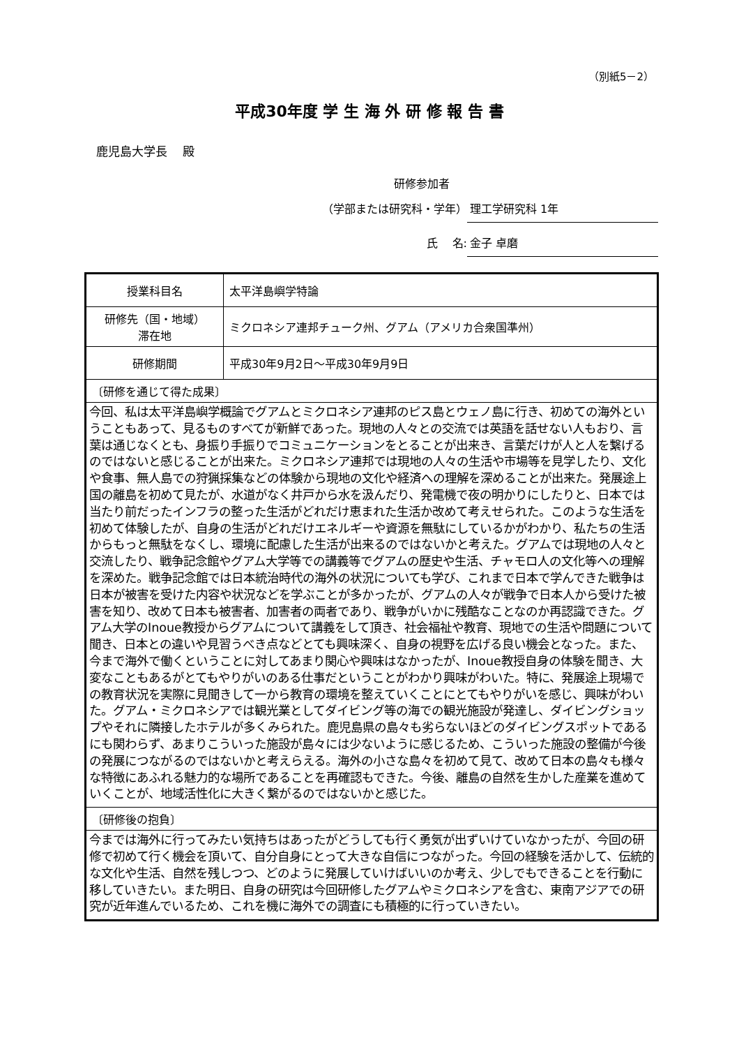（別紙5－2）
平成30年度 学 生 海 外 研 修 報 告 書
鹿児島大学長　 殿
研修参加者
（学部または研究科・学年） 理工学研究科 1年
氏　 名: 金子 卓磨
| 授業科目名 | 太平洋島嶼学特論 |
| 研修先（国・地域） 滞在地 | ミクロネシア連邦チューク州、グアム（アメリカ合衆国準州） |
| 研修期間 | 平成30年9月2日～平成30年9月9日 |
| 〔研修を通じて得た成果〕 | |
| 今回、私は太平洋島嶼学概論でグアムとミクロネシア連邦のピス島とウェノ島に行き、初めての海外ということもあって、見るものすべてが新鮮であった。現地の人々との交流では英語を話せない人もおり、言葉は通じなくとも、身振り手振りでコミュニケーションをとることが出来き、言葉だけが人と人を繋げるのではないと感じることが出来た。ミクロネシア連邦では現地の人々の生活や市場等を見学したり、文化や食事、無人島での狩猟採集などの体験から現地の文化や経済への理解を深めることが出来た。発展途上国の離島を初めて見たが、水道がなく井戸から水を汲んだり、発電機で夜の明かりにしたりと、日本では当たり前だったインフラの整った生活がどれだけ恵まれた生活か改めて考えせられた。このような生活を初めて体験したが、自身の生活がどれだけエネルギーや資源を無駄にしているかがわかり、私たちの生活からもっと無駄をなくし、環境に配慮した生活が出来るのではないかと考えた。グアムでは現地の人々と交流したり、戦争記念館やグアム大学等での講義等でグアムの歴史や生活、チャモロ人の文化等への理解を深めた。戦争記念館では日本統治時代の海外の状況についても学び、これまで日本で学んできた戦争は日本が被害を受けた内容や状況などを学ぶことが多かったが、グアムの人々が戦争で日本人から受けた被害を知り、改めて日本も被害者、加害者の両者であり、戦争がいかに残酷なことなのか再認識できた。グアム大学のInoue教授からグアムについて講義をして頂き、社会福祉や教育、現地での生活や問題について聞き、日本との違いや見習うべき点などとても興味深く、自身の視野を広げる良い機会となった。また、今まで海外で働くということに対してあまり関心や興味はなかったが、Inoue教授自身の体験を聞き、大変なこともあるがとてもやりがいのある仕事だということがわかり興味がわいた。特に、発展途上現場での教育状況を実際に見聞きして一から教育の環境を整えていくことにとてもやりがいを感じ、興味がわいた。グアム・ミクロネシアでは観光業としてダイビング等の海での観光施設が発達し、ダイビングショップやそれに隣接したホテルが多くみられた。鹿児島県の島々も劣らないほどのダイビングスポットであるにも関わらず、あまりこういった施設が島々には少ないように感じるため、こういった施設の整備が今後の発展につながるのではないかと考えらえる。海外の小さな島々を初めて見て、改めて日本の島々も様々な特徴にあふれる魅力的な場所であることを再確認もできた。今後、離島の自然を生かした産業を進めていくことが、地域活性化に大きく繋がるのではないかと感じた。 | |
| 〔研修後の抱負〕 | |
| 今までは海外に行ってみたい気持ちはあったがどうしても行く勇気が出ずいけていなかったが、今回の研修で初めて行く機会を頂いて、自分自身にとって大きな自信につながった。今回の経験を活かして、伝統的な文化や生活、自然を残しつつ、どのように発展していけばいいのか考え、少しでもできることを行動に移していきたい。また明日、自身の研究は今回研修したグアムやミクロネシアを含む、東南アジアでの研究が近年進んでいるため、これを機に海外での調査にも積極的に行っていきたい。 | |